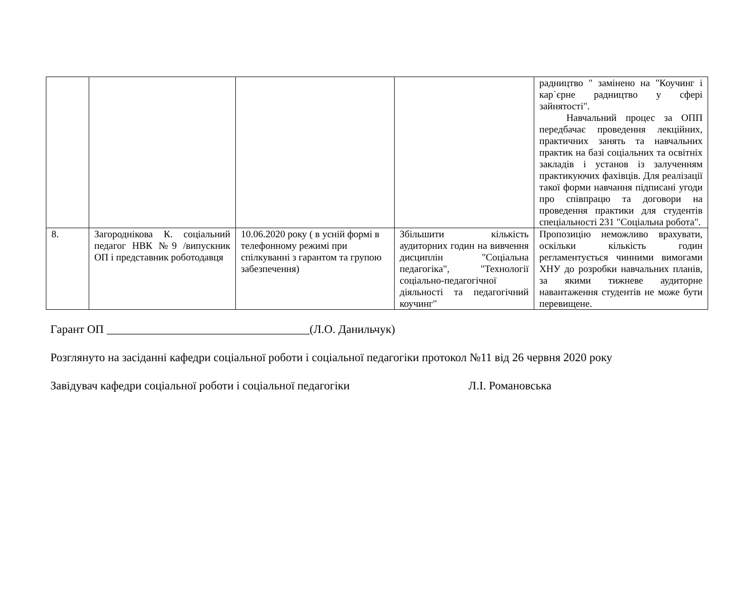| | | | | радництво " замінено на "Коучинг і кар`єрне радництво у сфері зайнятості". Навчальний процес за ОПП передбачає проведення лекційних, практичних занять та навчальних практик на базі соціальних та освітніх закладів і установ із залученням практикуючих фахівців. Для реалізації такої форми навчання підписані угоди про співпрацю та договори на проведення практики для студентів спеціальності 231 "Соціальна робота". |
| 8. | Загороднікова К. соціальний педагог НВК №9 /випускник ОП і представник роботодавця | 10.06.2020 року ( в усній формі в телефонному режимі при спілкуванні з гарантом та групою забезпечення) | Збільшити кількість аудиторних годин на вивчення дисциплін "Соціальна педагогіка", "Технології соціально-педагогічної діяльності та педагогічний коучинг" | Пропозицію неможливо врахувати, оскільки кількість годин регламентується чинними вимогами ХНУ до розробки навчальних планів, за якими тижневе аудиторне навантаження студентів не може бути перевищене. |
Гарант ОП ___________________________________(Л.О. Данильчук)
Розглянуто на засіданні кафедри соціальної роботи і соціальної педагогіки протокол №11 від 26 червня 2020 року
Завідувач кафедри соціальної роботи і соціальної педагогіки Л.І. Романовська